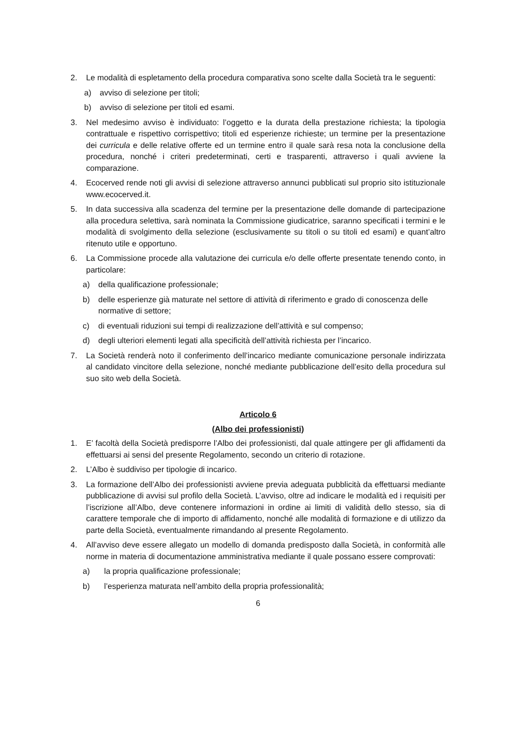2. Le modalità di espletamento della procedura comparativa sono scelte dalla Società tra le seguenti:
a) avviso di selezione per titoli;
b) avviso di selezione per titoli ed esami.
3. Nel medesimo avviso è individuato: l’oggetto e la durata della prestazione richiesta; la tipologia contrattuale e rispettivo corrispettivo; titoli ed esperienze richieste; un termine per la presentazione dei curricula e delle relative offerte ed un termine entro il quale sarà resa nota la conclusione della procedura, nonché i criteri predeterminati, certi e trasparenti, attraverso i quali avviene la comparazione.
4. Ecocerved rende noti gli avvisi di selezione attraverso annunci pubblicati sul proprio sito istituzionale www.ecocerved.it.
5. In data successiva alla scadenza del termine per la presentazione delle domande di partecipazione alla procedura selettiva, sarà nominata la Commissione giudicatrice, saranno specificati i termini e le modalità di svolgimento della selezione (esclusivamente su titoli o su titoli ed esami) e quant’altro ritenuto utile e opportuno.
6. La Commissione procede alla valutazione dei curricula e/o delle offerte presentate tenendo conto, in particolare:
a) della qualificazione professionale;
b) delle esperienze già maturate nel settore di attività di riferimento e grado di conoscenza delle normative di settore;
c) di eventuali riduzioni sui tempi di realizzazione dell’attività e sul compenso;
d) degli ulteriori elementi legati alla specificità dell’attività richiesta per l’incarico.
7. La Società renderà noto il conferimento dell’incarico mediante comunicazione personale indirizzata al candidato vincitore della selezione, nonché mediante pubblicazione dell’esito della procedura sul suo sito web della Società.
Articolo 6
(Albo dei professionisti)
1. E’ facoltà della Società predisporre l’Albo dei professionisti, dal quale attingere per gli affidamenti da effettuarsi ai sensi del presente Regolamento, secondo un criterio di rotazione.
2. L’Albo è suddiviso per tipologie di incarico.
3. La formazione dell’Albo dei professionisti avviene previa adeguata pubblicità da effettuarsi mediante pubblicazione di avvisi sul profilo della Società. L’avviso, oltre ad indicare le modalità ed i requisiti per l’iscrizione all’Albo, deve contenere informazioni in ordine ai limiti di validità dello stesso, sia di carattere temporale che di importo di affidamento, nonché alle modalità di formazione e di utilizzo da parte della Società, eventualmente rimandando al presente Regolamento.
4. All’avviso deve essere allegato un modello di domanda predisposto dalla Società, in conformità alle norme in materia di documentazione amministrativa mediante il quale possano essere comprovati:
a) la propria qualificazione professionale;
b) l’esperienza maturata nell’ambito della propria professionalità;
6